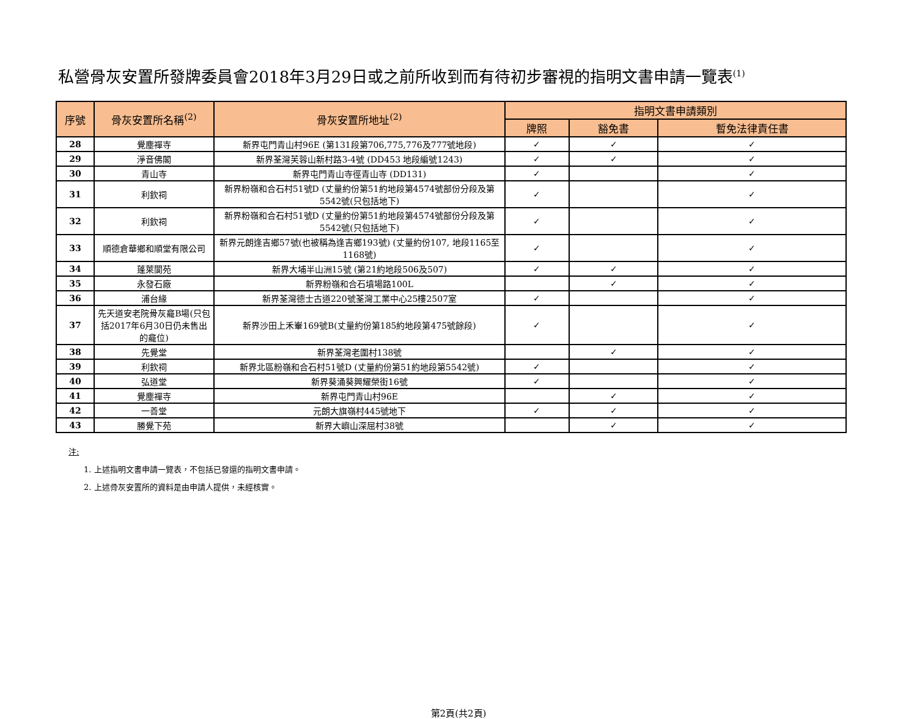私營骨灰安置所發牌委員會2018年3月29日或之前所收到而有待初步審視的指明文書申請一覽表<sup>(1)</sup>
| 序號 | 骨灰安置所名稱<sup>(2)</sup> | 骨灰安置所地址<sup>(2)</sup> | 指明文書申請類別 | | |
| --- | --- | --- | --- | --- | --- |
| | | | 牌照 | 豁免書 | 暫免法律責任書 |
| 28 | 覺塵禪寺 | 新界屯門青山村96E (第131段第706,775,776及777號地段) | ✓ | ✓ | ✓ |
| 29 | 淨音佛閣 | 新界荃灣芙蓉山新村路3-4號 (DD453 地段編號1243) | ✓ | ✓ | ✓ |
| 30 | 青山寺 | 新界屯門青山寺徑青山寺 (DD131) | ✓ | | ✓ |
| 31 | 利欽祠 | 新界粉嶺和合石村51號D (丈量約份第51約地段第4574號部份分段及第5542號(只包括地下) | ✓ | | ✓ |
| 32 | 利欽祠 | 新界粉嶺和合石村51號D (丈量約份第51約地段第4574號部份分段及第5542號(只包括地下) | ✓ | | ✓ |
| 33 | 順德倉華鄉和順堂有限公司 | 新界元朗逢吉鄉57號(也被稱為逢吉鄉193號) (丈量約份107, 地段1165至1168號) | ✓ | | ✓ |
| 34 | 蓬萊閬苑 | 新界大埔半山洲15號 (第21約地段506及507) | ✓ | ✓ | ✓ |
| 35 | 永發石廠 | 新界粉嶺和合石墳場路100L | | ✓ | ✓ |
| 36 | 浦台緣 | 新界荃灣德士古道220號荃灣工業中心25樓2507室 | ✓ | | ✓ |
| 37 | 先天道安老院骨灰龕B場(只包括2017年6月30日仍未售出的龕位) | 新界沙田上禾輋169號B(丈量約份第185約地段第475號餘段) | ✓ | | ✓ |
| 38 | 先覺堂 | 新界荃灣老圍村138號 | | ✓ | ✓ |
| 39 | 利欽祠 | 新界北區粉嶺和合石村51號D (丈量約份第51約地段第5542號) | ✓ | | ✓ |
| 40 | 弘道堂 | 新界葵涌葵興耀榮街16號 | ✓ | | ✓ |
| 41 | 覺塵禪寺 | 新界屯門青山村96E | | ✓ | ✓ |
| 42 | 一善堂 | 元朗大旗嶺村445號地下 | ✓ | ✓ | ✓ |
| 43 | 勝覺下苑 | 新界大嶼山深屈村38號 | | ✓ | ✓ |
注:
1. 上述指明文書申請一覽表，不包括已發還的指明文書申請。
2. 上述骨灰安置所的資料是由申請人提供，未經核實。
第2頁(共2頁)